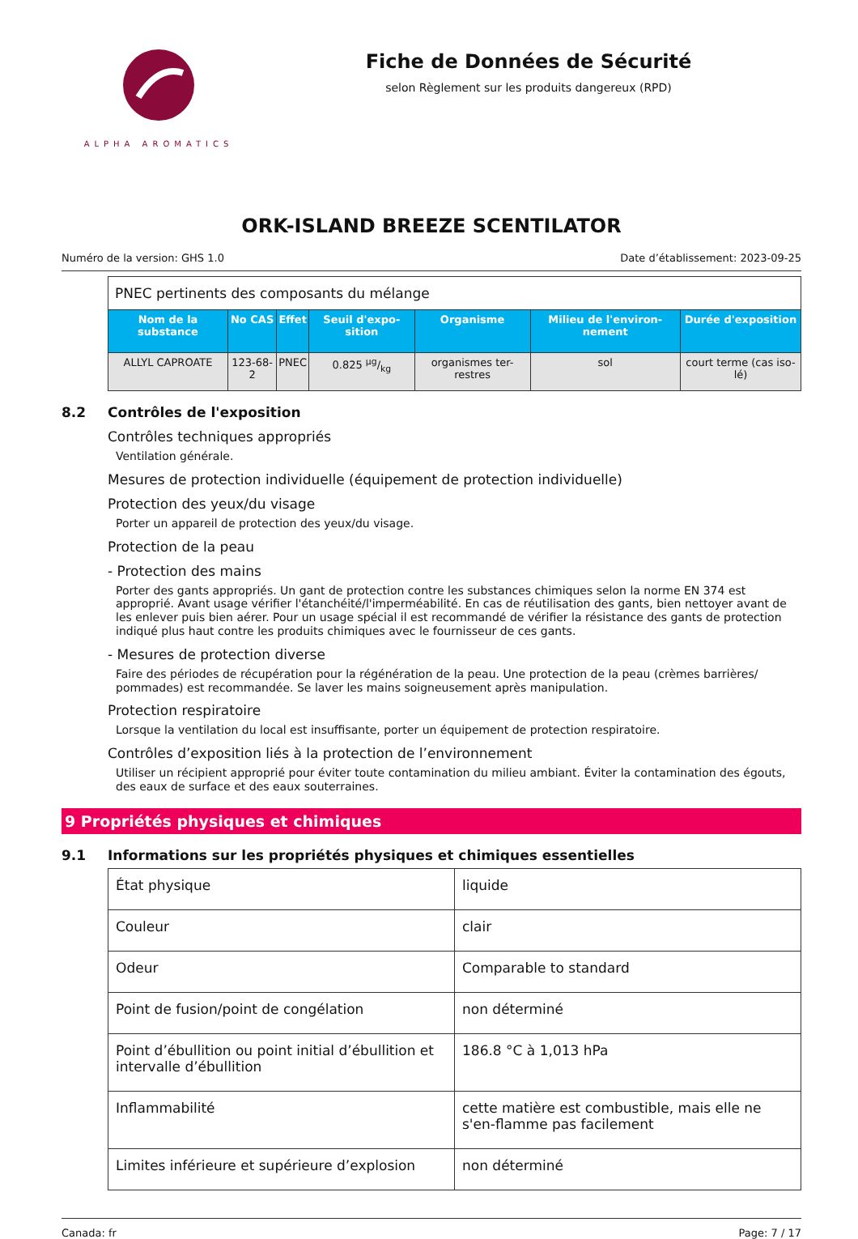ALPHA AROMATICS
Fiche de Données de Sécurité
selon Règlement sur les produits dangereux (RPD)
ORK-ISLAND BREEZE SCENTILATOR
Numéro de la version: GHS 1.0 Date d’établissement: 2023-09-25
PNEC pertinents des composants du mélange
| Nom de la substance | No CAS | Effet | Seuil d'expo-sition | Organisme | Milieu de l'environ-nement | Durée d'exposition |
| --- | --- | --- | --- | --- | --- | --- |
| ALLYL CAPROATE | 123-68-2 | PNEC | 0.825 µg/kg | organismes ter-restres | sol | court terme (cas iso-lé) |
8.2 Contrôles de l'exposition
Contrôles techniques appropriés
Ventilation générale.
Mesures de protection individuelle (équipement de protection individuelle)
Protection des yeux/du visage
Porter un appareil de protection des yeux/du visage.
Protection de la peau
- Protection des mains
Porter des gants appropriés. Un gant de protection contre les substances chimiques selon la norme EN 374 est approprié. Avant usage vérifier l'étanchéité/l'imperméabilité. En cas de réutilisation des gants, bien nettoyer avant de les enlever puis bien aérer. Pour un usage spécial il est recommandé de vérifier la résistance des gants de protection indiqué plus haut contre les produits chimiques avec le fournisseur de ces gants.
- Mesures de protection diverse
Faire des périodes de récupération pour la régénération de la peau. Une protection de la peau (crèmes barrières/ pommades) est recommandée. Se laver les mains soigneusement après manipulation.
Protection respiratoire
Lorsque la ventilation du local est insuffisante, porter un équipement de protection respiratoire.
Contrôles d’exposition liés à la protection de l’environnement
Utiliser un récipient approprié pour éviter toute contamination du milieu ambiant. Éviter la contamination des égouts, des eaux de surface et des eaux souterraines.
9 Propriétés physiques et chimiques
9.1 Informations sur les propriétés physiques et chimiques essentielles
| État physique | liquide |
| Couleur | clair |
| Odeur | Comparable to standard |
| Point de fusion/point de congélation | non déterminé |
| Point d’ébullition ou point initial d’ébullition et intervalle d’ébullition | 186.8 °C à 1,013 hPa |
| Inflammabilité | cette matière est combustible, mais elle ne s'en-flamme pas facilement |
| Limites inférieure et supérieure d’explosion | non déterminé |
Canada: fr Page: 7 / 17